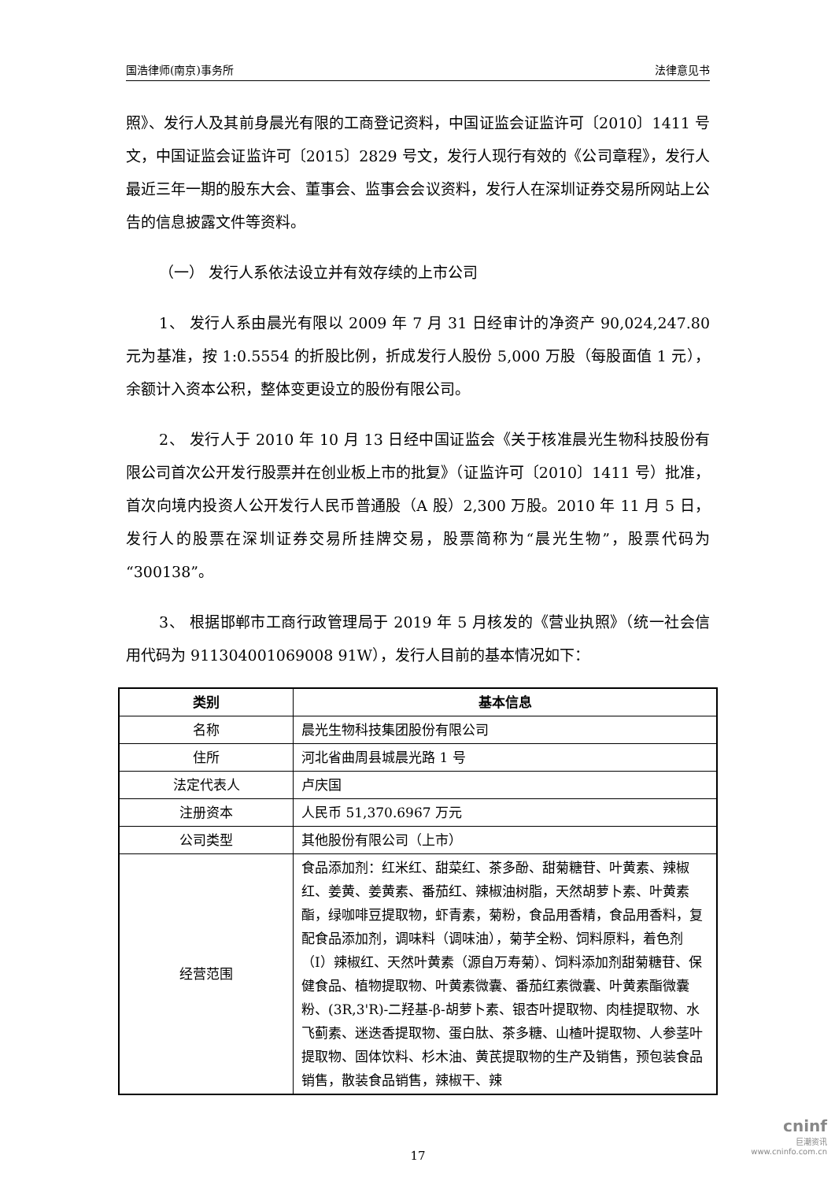国浩律师(南京)事务所 法律意见书
照》、发行人及其前身晨光有限的工商登记资料，中国证监会证监许可〔2010〕1411 号文，中国证监会证监许可〔2015〕2829 号文，发行人现行有效的《公司章程》，发行人最近三年一期的股东大会、董事会、监事会会议资料，发行人在深圳证券交易所网站上公告的信息披露文件等资料。
（一） 发行人系依法设立并有效存续的上市公司
1、 发行人系由晨光有限以 2009 年 7 月 31 日经审计的净资产 90,024,247.80 元为基准，按 1:0.5554 的折股比例，折成发行人股份 5,000 万股（每股面值 1 元），余额计入资本公积，整体变更设立的股份有限公司。
2、 发行人于 2010 年 10 月 13 日经中国证监会《关于核准晨光生物科技股份有限公司首次公开发行股票并在创业板上市的批复》（证监许可〔2010〕1411 号）批准，首次向境内投资人公开发行人民币普通股（A 股）2,300 万股。2010 年 11 月 5 日，发行人的股票在深圳证券交易所挂牌交易，股票简称为“晨光生物”，股票代码为“300138”。
3、 根据邯郸市工商行政管理局于 2019 年 5 月核发的《营业执照》（统一社会信用代码为 911304001069008 91W），发行人目前的基本情况如下：
| 类别 | 基本信息 |
| --- | --- |
| 名称 | 晨光生物科技集团股份有限公司 |
| 住所 | 河北省曲周县城晨光路 1 号 |
| 法定代表人 | 卢庆国 |
| 注册资本 | 人民币 51,370.6967 万元 |
| 公司类型 | 其他股份有限公司（上市） |
| 经营范围 | 食品添加剂：红米红、甜菜红、茶多酚、甜菊糖苷、叶黄素、辣椒红、姜黄、姜黄素、番茄红、辣椒油树脂，天然胡萝卜素、叶黄素酯，绿咖啡豆提取物，虾青素，菊粉，食品用香精，食品用香料，复配食品添加剂，调味料（调味油），菊芋全粉、饲料原料，着色剂（I）辣椒红、天然叶黄素（源自万寿菊）、饲料添加剂甜菊糖苷、保健食品、植物提取物、叶黄素微囊、番茄红素微囊、叶黄素酯微囊粉、(3R,3'R)-二羟基-β-胡萝卜素、银杏叶提取物、肉桂提取物、水飞蓟素、迷迭香提取物、蛋白肽、茶多糖、山楂叶提取物、人参茎叶提取物、固体饮料、杉木油、黄芪提取物的生产及销售，预包装食品销售，散装食品销售，辣椒干、辣 |
17
cninf
巨潮资讯
www.cninfo.com.cn